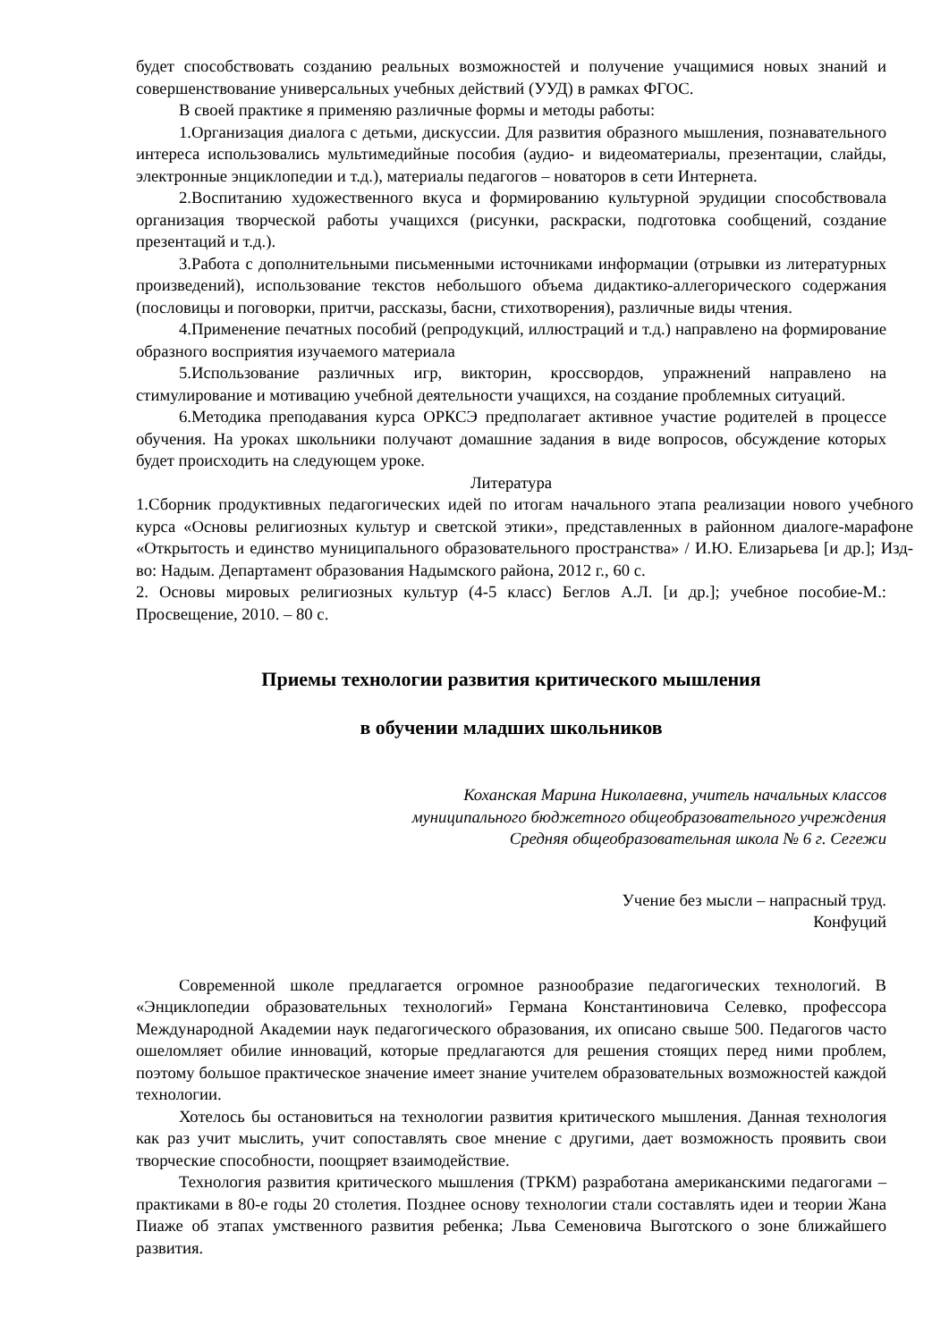будет способствовать созданию реальных возможностей и получение учащимися новых знаний и совершенствование универсальных учебных действий (УУД) в рамках ФГОС.
В своей практике я применяю различные формы и методы работы:
1.Организация диалога с детьми, дискуссии. Для развития образного мышления, познавательного интереса использовались мультимедийные пособия (аудио- и видеоматериалы, презентации, слайды, электронные энциклопедии и т.д.), материалы педагогов – новаторов в сети Интернета.
2.Воспитанию художественного вкуса и формированию культурной эрудиции способствовала организация творческой работы учащихся (рисунки, раскраски, подготовка сообщений, создание презентаций и т.д.).
3.Работа с дополнительными письменными источниками информации (отрывки из литературных произведений), использование текстов небольшого объема дидактико-аллегорического содержания (пословицы и поговорки, притчи, рассказы, басни, стихотворения), различные виды чтения.
4.Применение печатных пособий (репродукций, иллюстраций и т.д.) направлено на формирование образного восприятия изучаемого материала
5.Использование различных игр, викторин, кроссвордов, упражнений направлено на стимулирование и мотивацию учебной деятельности учащихся, на создание проблемных ситуаций.
6.Методика преподавания курса ОРКСЭ предполагает активное участие родителей в процессе обучения. На уроках школьники получают домашние задания в виде вопросов, обсуждение которых будет происходить на следующем уроке.
Литература
1.Сборник продуктивных педагогических идей по итогам начального этапа реализации нового учебного курса «Основы религиозных культур и светской этики», представленных в районном диалоге-марафоне «Открытость и единство муниципального образовательного пространства» / И.Ю. Елизарьева [и др.]; Изд-во: Надым. Департамент образования Надымского района, 2012 г., 60 с.
2. Основы мировых религиозных культур (4-5 класс) Беглов А.Л. [и др.]; учебное пособие-М.: Просвещение, 2010. – 80 с.
Приемы технологии развития критического мышления
в обучении младших школьников
Коханская Марина Николаевна, учитель начальных классов
муниципального бюджетного общеобразовательного учреждения
Средняя общеобразовательная школа № 6 г. Сегежи
Учение без мысли – напрасный труд.
Конфуций
Современной школе предлагается огромное разнообразие педагогических технологий. В «Энциклопедии образовательных технологий» Германа Константиновича Селевко, профессора Международной Академии наук педагогического образования, их описано свыше 500. Педагогов часто ошеломляет обилие инноваций, которые предлагаются для решения стоящих перед ними проблем, поэтому большое практическое значение имеет знание учителем образовательных возможностей каждой технологии.
Хотелось бы остановиться на технологии развития критического мышления. Данная технология как раз учит мыслить, учит сопоставлять свое мнение с другими, дает возможность проявить свои творческие способности, поощряет взаимодействие.
Технология развития критического мышления (ТРКМ) разработана американскими педагогами – практиками в 80-е годы 20 столетия. Позднее основу технологии стали составлять идеи и теории Жана Пиаже об этапах умственного развития ребенка; Льва Семеновича Выготского о зоне ближайшего развития.